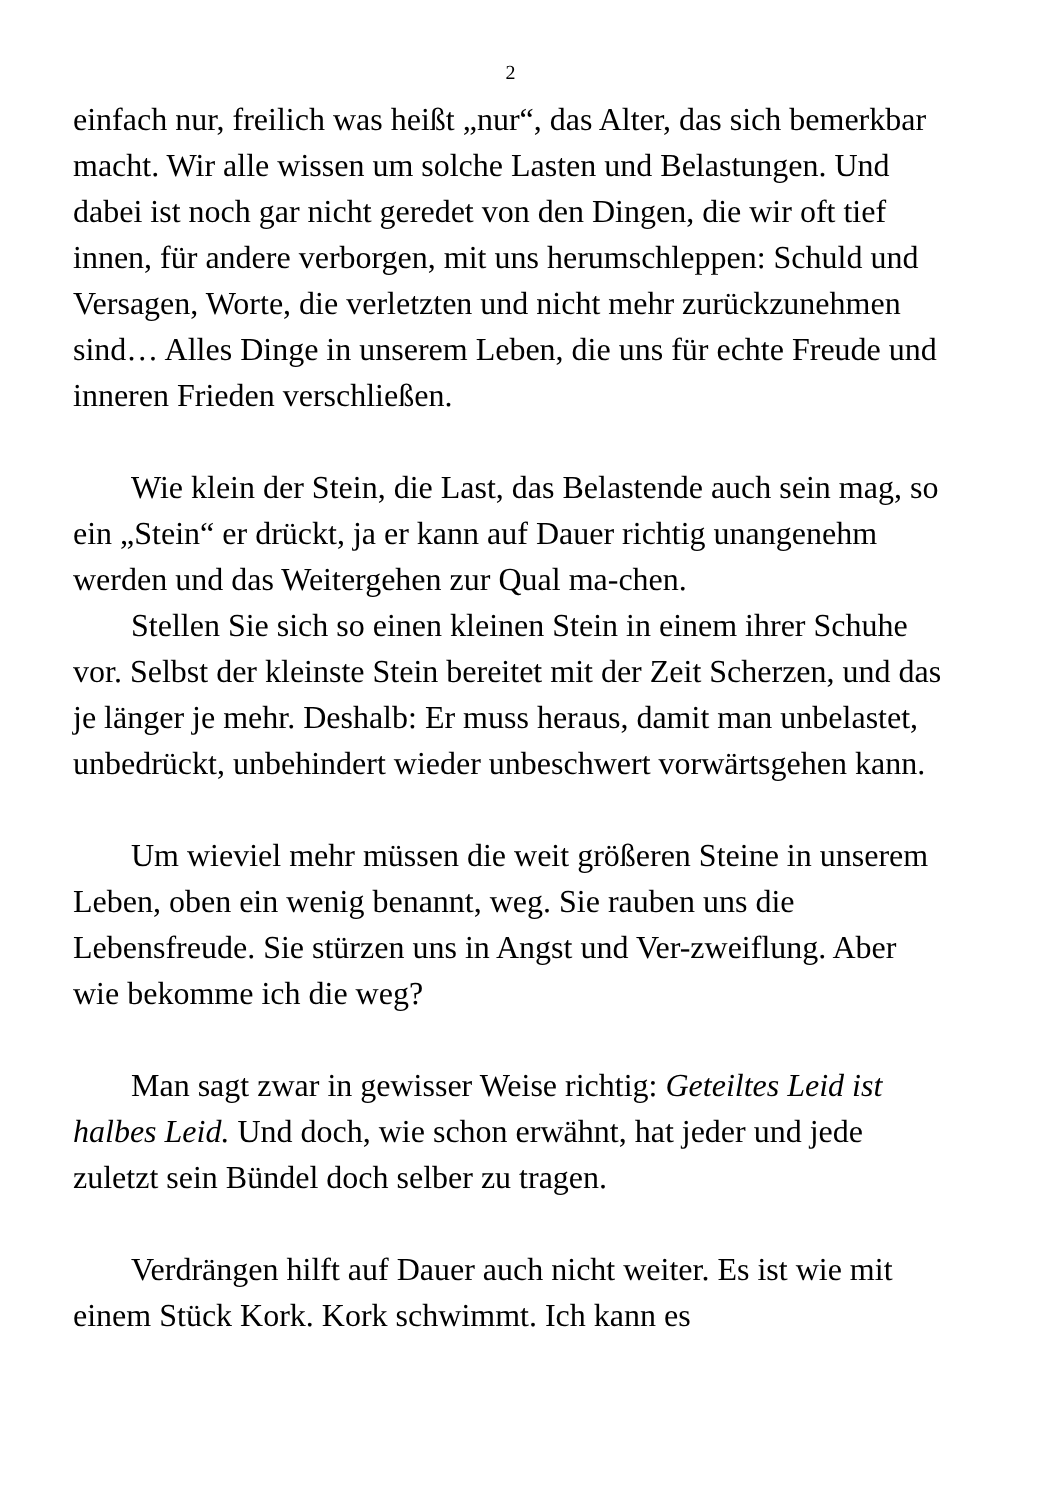2
einfach nur, freilich was heißt „nur“, das Alter, das sich bemerkbar macht. Wir alle wissen um solche Lasten und Belastungen. Und dabei ist noch gar nicht geredet von den Dingen, die wir oft tief innen, für andere verborgen, mit uns herumschleppen: Schuld und Versagen, Worte, die verletzten und nicht mehr zurückzunehmen sind… Alles Dinge in unserem Leben, die uns für echte Freude und inneren Frieden verschließen.
Wie klein der Stein, die Last, das Belastende auch sein mag, so ein „Stein“ er drückt, ja er kann auf Dauer richtig unangenehm werden und das Weitergehen zur Qual ma-chen.
Stellen Sie sich so einen kleinen Stein in einem ihrer Schuhe vor. Selbst der kleinste Stein bereitet mit der Zeit Scherzen, und das je länger je mehr. Deshalb: Er muss heraus, damit man unbelastet, unbedrückt, unbehindert wieder unbeschwert vorwärtsgehen kann.
Um wieviel mehr müssen die weit größeren Steine in unserem Leben, oben ein wenig benannt, weg. Sie rauben uns die Lebensfreude. Sie stürzen uns in Angst und Ver-zweiflung. Aber wie bekomme ich die weg?
Man sagt zwar in gewisser Weise richtig: Geteiltes Leid ist halbes Leid. Und doch, wie schon erwähnt, hat jeder und jede zuletzt sein Bündel doch selber zu tragen.
Verdrängen hilft auf Dauer auch nicht weiter. Es ist wie mit einem Stück Kork. Kork schwimmt. Ich kann es